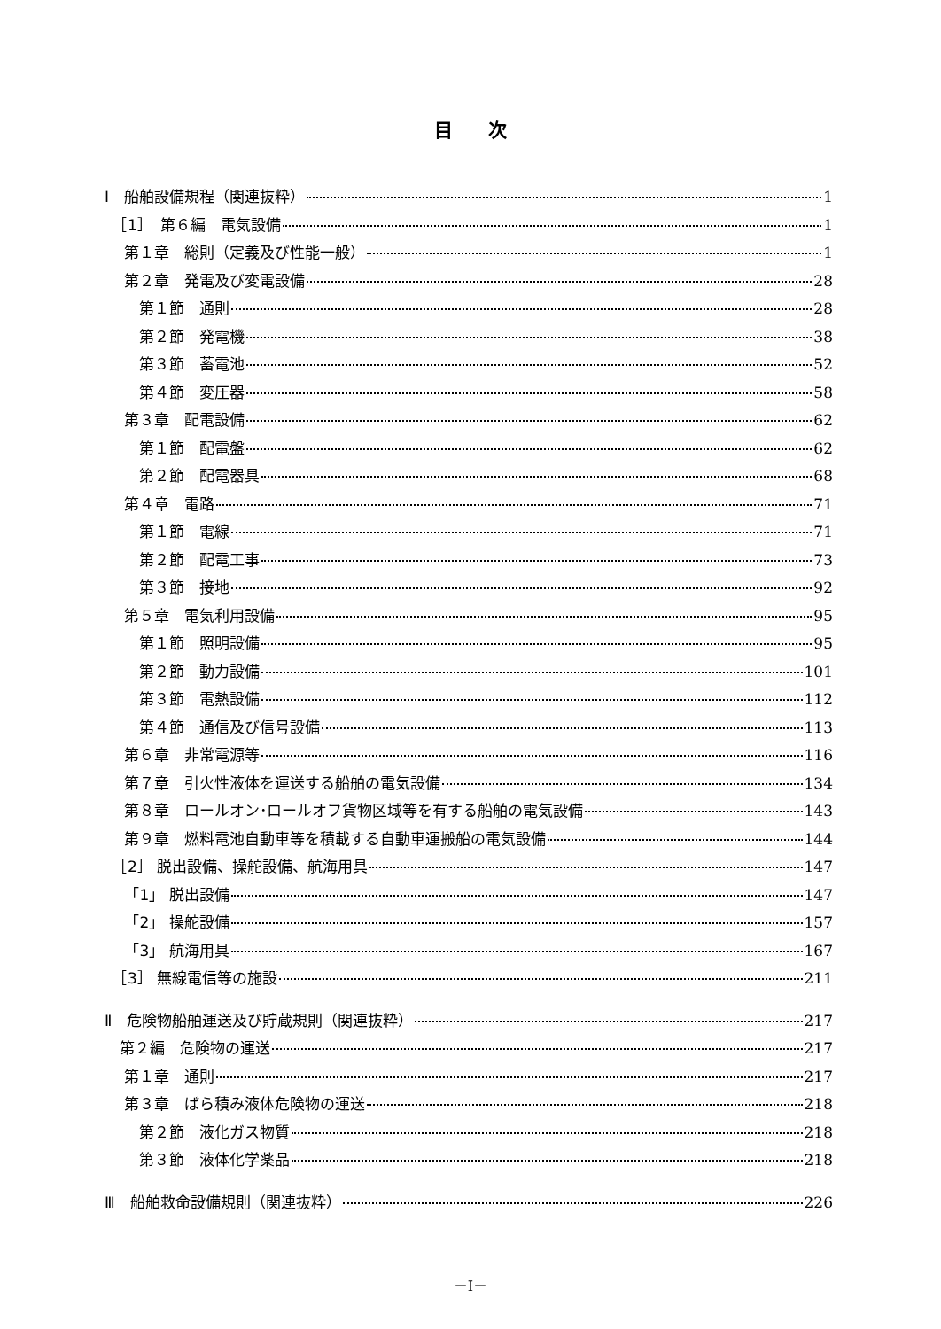目次
Ⅰ　船舶設備規程（関連抜粋） 1
　［1］　第６編　電気設備 1
　 第１章　総則（定義及び性能一般） 1
　 第２章　発電及び変電設備 28
　　 第１節　通則 28
　　 第２節　発電機 38
　　 第３節　蓄電池 52
　　 第４節　変圧器 58
　 第３章　配電設備 62
　　 第１節　配電盤 62
　　 第２節　配電器具 68
　 第４章　電路 71
　　 第１節　電線 71
　　 第２節　配電工事 73
　　 第３節　接地 92
　 第５章　電気利用設備 95
　　 第１節　照明設備 95
　　 第２節　動力設備 101
　　 第３節　電熱設備 112
　　 第４節　通信及び信号設備 113
　 第６章　非常電源等 116
　 第７章　引火性液体を運送する船舶の電気設備 134
　 第８章　ロールオン･ロールオフ貨物区域等を有する船舶の電気設備 143
　 第９章　燃料電池自動車等を積載する自動車運搬船の電気設備 144
　［2］ 脱出設備、操舵設備、航海用具 147
　 「1」 脱出設備 147
　 「2」 操舵設備 157
　 「3」 航海用具 167
　［3］ 無線電信等の施設 211
Ⅱ　危険物船舶運送及び貯蔵規則（関連抜粋） 217
　第２編　危険物の運送 217
　 第１章　通則 217
　 第３章　ばら積み液体危険物の運送 218
　　 第２節　液化ガス物質 218
　　 第３節　液体化学薬品 218
Ⅲ　船舶救命設備規則（関連抜粋） 226
－I－